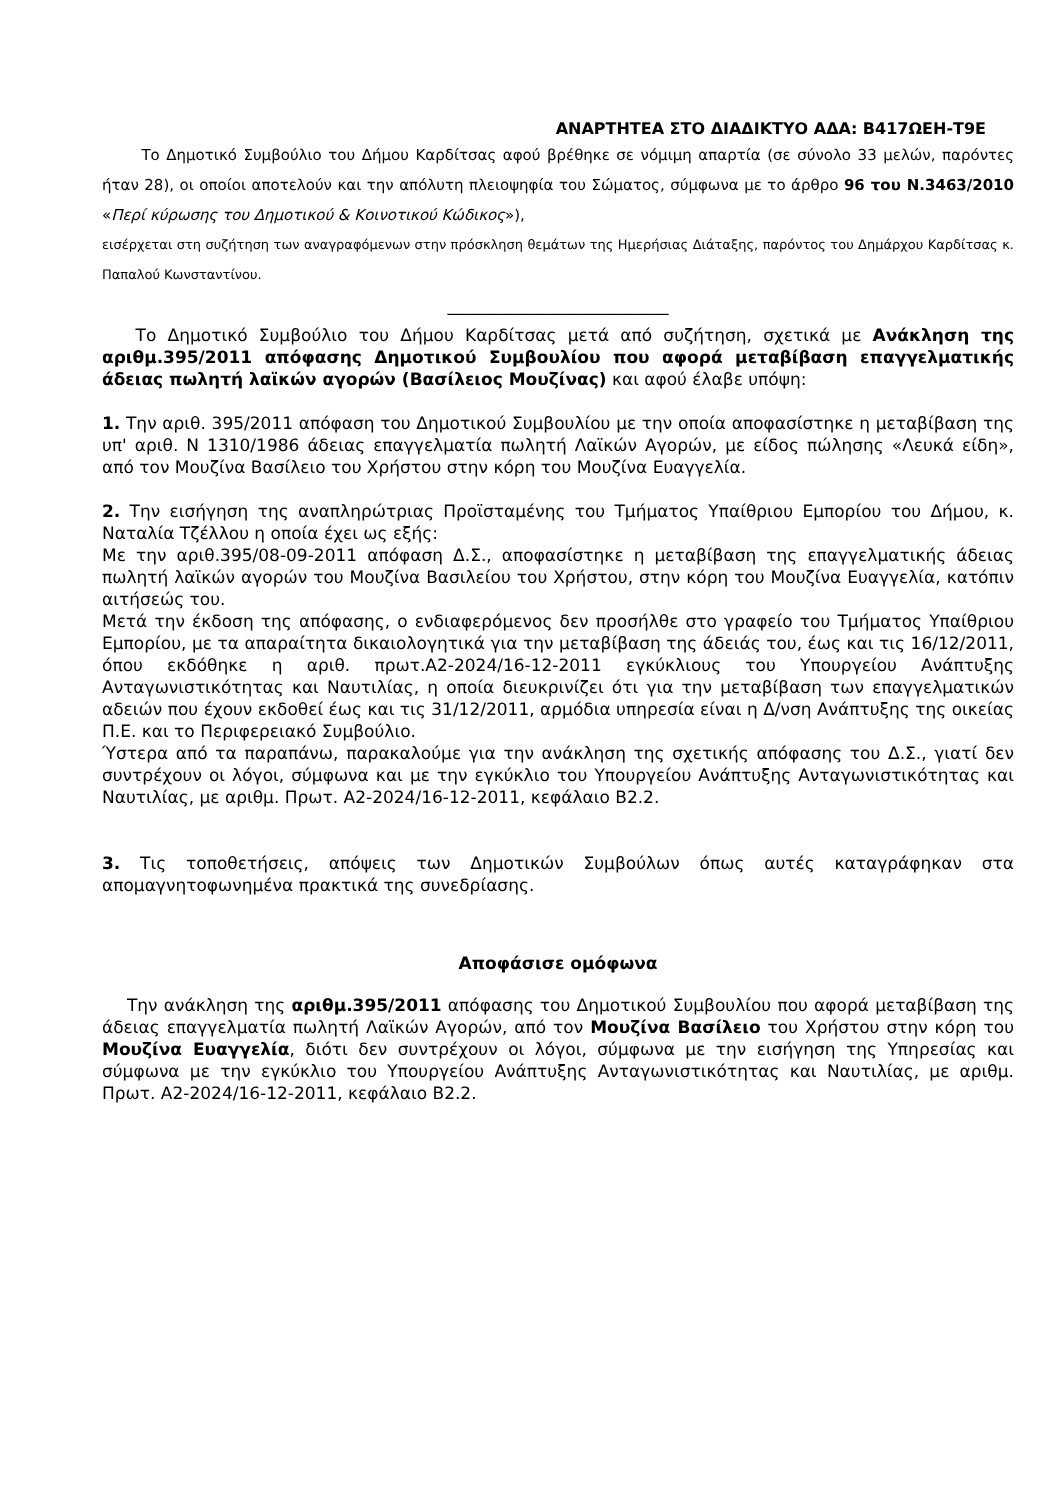ΑΝΑΡΤΗΤΕΑ ΣΤΟ ΔΙΑΔΙΚΤΥΟ ΑΔΑ: Β417ΩΕΗ-Τ9Ε
Το Δημοτικό Συμβούλιο του Δήμου Καρδίτσας αφού βρέθηκε σε νόμιμη απαρτία (σε σύνολο 33 μελών, παρόντες ήταν 28), οι οποίοι αποτελούν και την απόλυτη πλειοψηφία του Σώματος, σύμφωνα με το άρθρο 96 του Ν.3463/2010 «Περί κύρωσης του Δημοτικού & Κοινοτικού Κώδικος»),
εισέρχεται στη συζήτηση των αναγραφόμενων στην πρόσκληση θεμάτων της Ημερήσιας Διάταξης, παρόντος του Δημάρχου Καρδίτσας κ. Παπαλού Κωνσταντίνου.
__________________________
Το Δημοτικό Συμβούλιο του Δήμου Καρδίτσας μετά από συζήτηση, σχετικά με Ανάκληση της αριθμ.395/2011 απόφασης Δημοτικού Συμβουλίου που αφορά μεταβίβαση επαγγελματικής άδειας πωλητή λαϊκών αγορών (Βασίλειος Μουζίνας) και αφού έλαβε υπόψη:
1. Την αριθ. 395/2011 απόφαση του Δημοτικού Συμβουλίου με την οποία αποφασίστηκε η μεταβίβαση της υπ' αριθ. Ν 1310/1986 άδειας επαγγελματία πωλητή Λαϊκών Αγορών, με είδος πώλησης «Λευκά είδη», από τον Μουζίνα Βασίλειο του Χρήστου στην κόρη του Μουζίνα Ευαγγελία.
2. Την εισήγηση της αναπληρώτριας Προϊσταμένης του Τμήματος Υπαίθριου Εμπορίου του Δήμου, κ. Ναταλία Τζέλλου η οποία έχει ως εξής:
Με την αριθ.395/08-09-2011 απόφαση Δ.Σ., αποφασίστηκε η μεταβίβαση της επαγγελματικής άδειας πωλητή λαϊκών αγορών του Μουζίνα Βασιλείου του Χρήστου, στην κόρη του Μουζίνα Ευαγγελία, κατόπιν αιτήσεώς του.
Μετά την έκδοση της απόφασης, ο ενδιαφερόμενος δεν προσήλθε στο γραφείο του Τμήματος Υπαίθριου Εμπορίου, με τα απαραίτητα δικαιολογητικά για την μεταβίβαση της άδειάς του, έως και τις 16/12/2011, όπου εκδόθηκε η αριθ. πρωτ.Α2-2024/16-12-2011 εγκύκλιους του Υπουργείου Ανάπτυξης Ανταγωνιστικότητας και Ναυτιλίας, η οποία διευκρινίζει ότι για την μεταβίβαση των επαγγελματικών αδειών που έχουν εκδοθεί έως και τις 31/12/2011, αρμόδια υπηρεσία είναι η Δ/νση Ανάπτυξης της οικείας Π.Ε. και το Περιφερειακό Συμβούλιο.
Ύστερα από τα παραπάνω, παρακαλούμε για την ανάκληση της σχετικής απόφασης του Δ.Σ., γιατί δεν συντρέχουν οι λόγοι, σύμφωνα και με την εγκύκλιο του Υπουργείου Ανάπτυξης Ανταγωνιστικότητας και Ναυτιλίας, με αριθμ. Πρωτ. Α2-2024/16-12-2011, κεφάλαιο Β2.2.
3. Τις τοποθετήσεις, απόψεις των Δημοτικών Συμβούλων όπως αυτές καταγράφηκαν στα απομαγνητοφωνημένα πρακτικά της συνεδρίασης.
Αποφάσισε ομόφωνα
Την ανάκληση της αριθμ.395/2011 απόφασης του Δημοτικού Συμβουλίου που αφορά μεταβίβαση της άδειας επαγγελματία πωλητή Λαϊκών Αγορών, από τον Μουζίνα Βασίλειο του Χρήστου στην κόρη του Μουζίνα Ευαγγελία, διότι δεν συντρέχουν οι λόγοι, σύμφωνα με την εισήγηση της Υπηρεσίας και σύμφωνα με την εγκύκλιο του Υπουργείου Ανάπτυξης Ανταγωνιστικότητας και Ναυτιλίας, με αριθμ. Πρωτ. Α2-2024/16-12-2011, κεφάλαιο Β2.2.